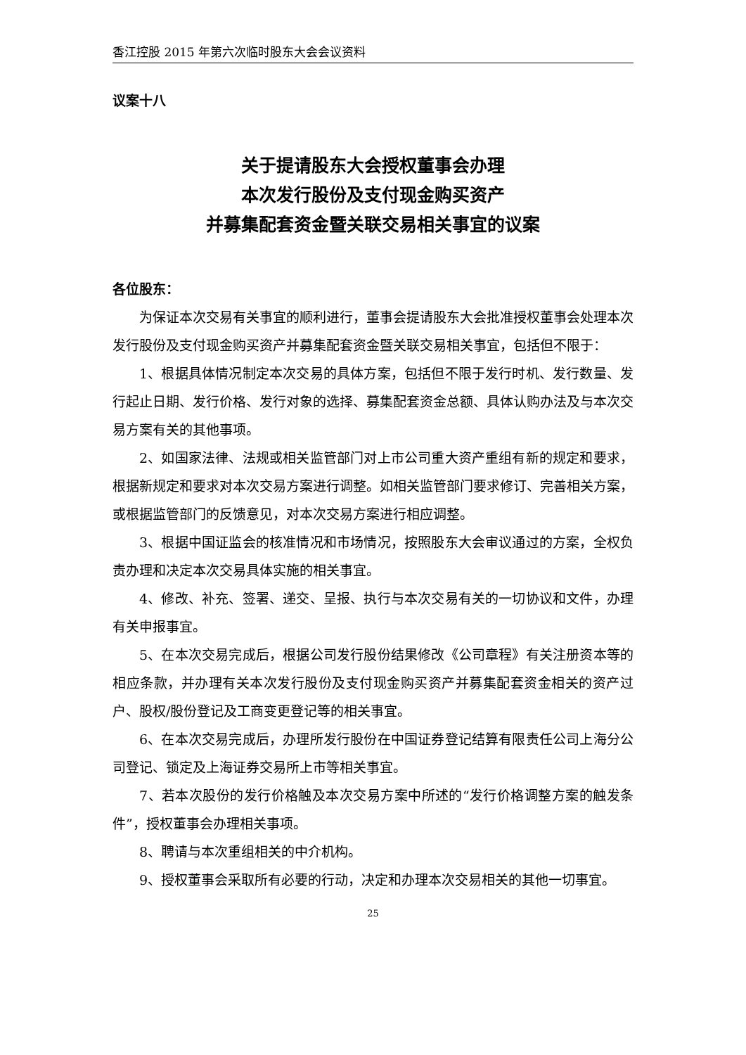香江控股 2015 年第六次临时股东大会会议资料
议案十八
关于提请股东大会授权董事会办理
本次发行股份及支付现金购买资产
并募集配套资金暨关联交易相关事宜的议案
各位股东：
为保证本次交易有关事宜的顺利进行，董事会提请股东大会批准授权董事会处理本次发行股份及支付现金购买资产并募集配套资金暨关联交易相关事宜，包括但不限于：
1、根据具体情况制定本次交易的具体方案，包括但不限于发行时机、发行数量、发行起止日期、发行价格、发行对象的选择、募集配套资金总额、具体认购办法及与本次交易方案有关的其他事项。
2、如国家法律、法规或相关监管部门对上市公司重大资产重组有新的规定和要求，根据新规定和要求对本次交易方案进行调整。如相关监管部门要求修订、完善相关方案，或根据监管部门的反馈意见，对本次交易方案进行相应调整。
3、根据中国证监会的核准情况和市场情况，按照股东大会审议通过的方案，全权负责办理和决定本次交易具体实施的相关事宜。
4、修改、补充、签署、递交、呈报、执行与本次交易有关的一切协议和文件，办理有关申报事宜。
5、在本次交易完成后，根据公司发行股份结果修改《公司章程》有关注册资本等的相应条款，并办理有关本次发行股份及支付现金购买资产并募集配套资金相关的资产过户、股权/股份登记及工商变更登记等的相关事宜。
6、在本次交易完成后，办理所发行股份在中国证券登记结算有限责任公司上海分公司登记、锁定及上海证券交易所上市等相关事宜。
7、若本次股份的发行价格触及本次交易方案中所述的“发行价格调整方案的触发条件”，授权董事会办理相关事项。
8、聘请与本次重组相关的中介机构。
9、授权董事会采取所有必要的行动，决定和办理本次交易相关的其他一切事宜。
25